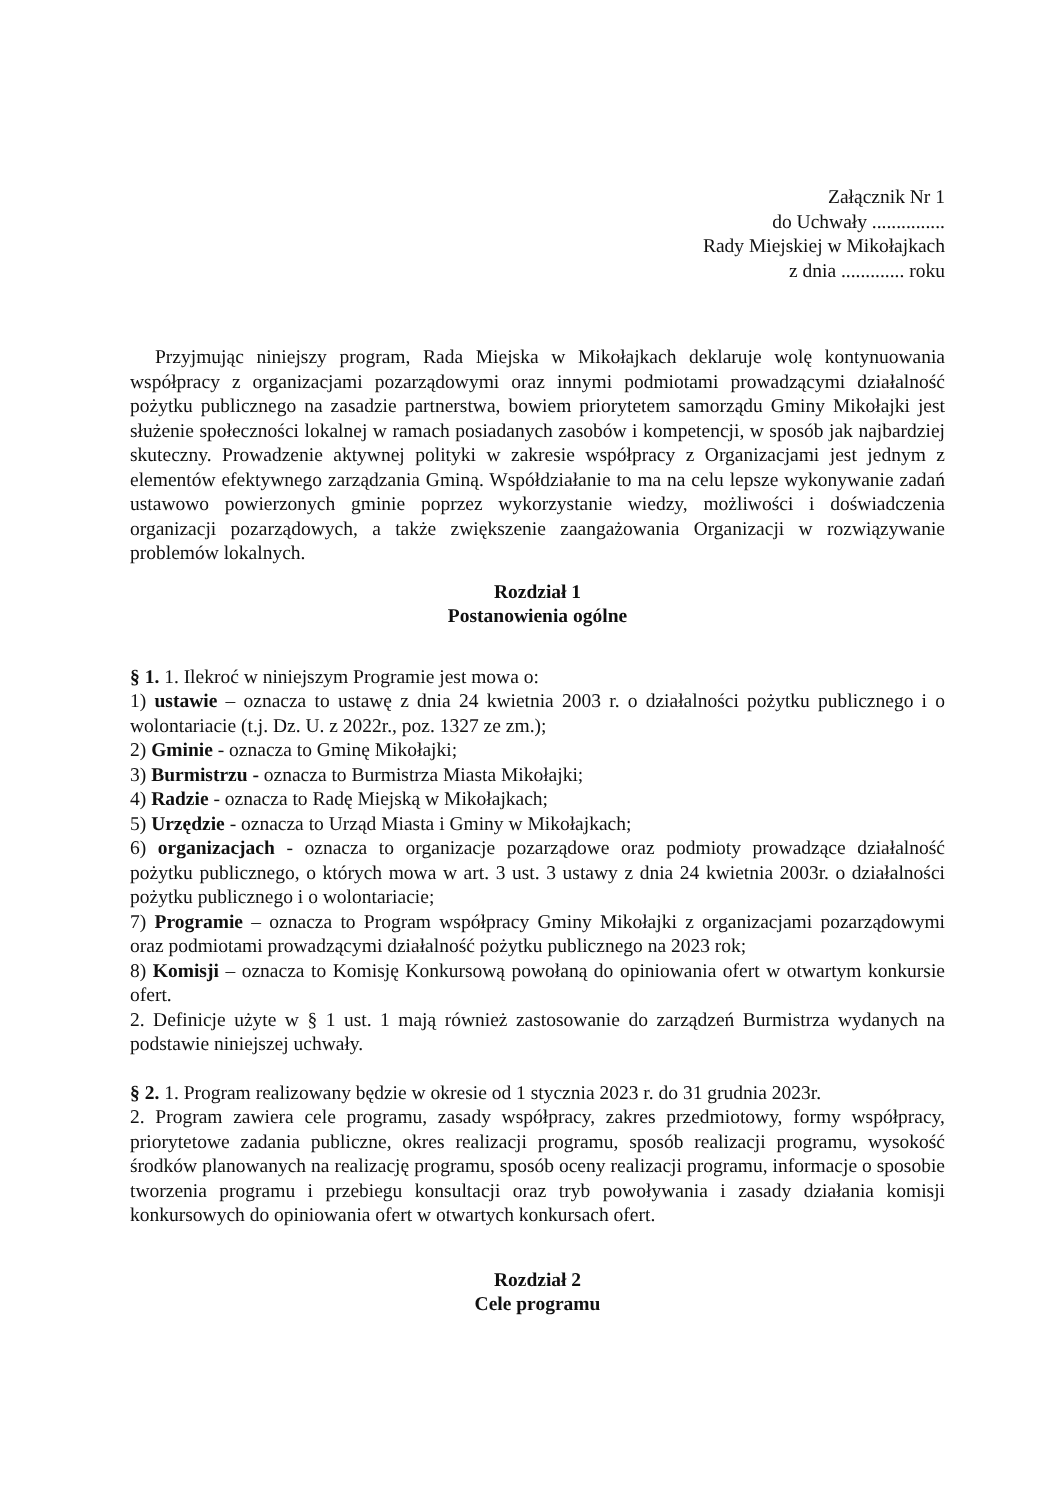Załącznik Nr 1
do Uchwały ...............
Rady Miejskiej w Mikołajkach
z dnia ............. roku
Przyjmując niniejszy program, Rada Miejska w Mikołajkach deklaruje wolę kontynuowania współpracy z organizacjami pozarządowymi oraz innymi podmiotami prowadzącymi działalność pożytku publicznego na zasadzie partnerstwa, bowiem priorytetem samorządu Gminy Mikołajki jest służenie społeczności lokalnej w ramach posiadanych zasobów i kompetencji, w sposób jak najbardziej skuteczny. Prowadzenie aktywnej polityki w zakresie współpracy z Organizacjami jest jednym z elementów efektywnego zarządzania Gminą. Współdziałanie to ma na celu lepsze wykonywanie zadań ustawowo powierzonych gminie poprzez wykorzystanie wiedzy, możliwości i doświadczenia organizacji pozarządowych, a także zwiększenie zaangażowania Organizacji w rozwiązywanie problemów lokalnych.
Rozdział 1
Postanowienia ogólne
§ 1. 1. Ilekroć w niniejszym Programie jest mowa o:
1) ustawie – oznacza to ustawę z dnia 24 kwietnia 2003 r. o działalności pożytku publicznego i o wolontariacie (t.j. Dz. U. z 2022r., poz. 1327 ze zm.);
2) Gminie - oznacza to Gminę Mikołajki;
3) Burmistrzu - oznacza to Burmistrza Miasta Mikołajki;
4) Radzie - oznacza to Radę Miejską w Mikołajkach;
5) Urzędzie - oznacza to Urząd Miasta i Gminy w Mikołajkach;
6) organizacjach - oznacza to organizacje pozarządowe oraz podmioty prowadzące działalność pożytku publicznego, o których mowa w art. 3 ust. 3 ustawy z dnia 24 kwietnia 2003r. o działalności pożytku publicznego i o wolontariacie;
7) Programie – oznacza to Program współpracy Gminy Mikołajki z organizacjami pozarządowymi oraz podmiotami prowadzącymi działalność pożytku publicznego na 2023 rok;
8) Komisji – oznacza to Komisję Konkursową powołaną do opiniowania ofert w otwartym konkursie ofert.
2. Definicje użyte w § 1 ust. 1 mają również zastosowanie do zarządzeń Burmistrza wydanych na podstawie niniejszej uchwały.
§ 2. 1. Program realizowany będzie w okresie od 1 stycznia 2023 r. do 31 grudnia 2023r.
2. Program zawiera cele programu, zasady współpracy, zakres przedmiotowy, formy współpracy, priorytetowe zadania publiczne, okres realizacji programu, sposób realizacji programu, wysokość środków planowanych na realizację programu, sposób oceny realizacji programu, informacje o sposobie tworzenia programu i przebiegu konsultacji oraz tryb powoływania i zasady działania komisji konkursowych do opiniowania ofert w otwartych konkursach ofert.
Rozdział 2
Cele programu